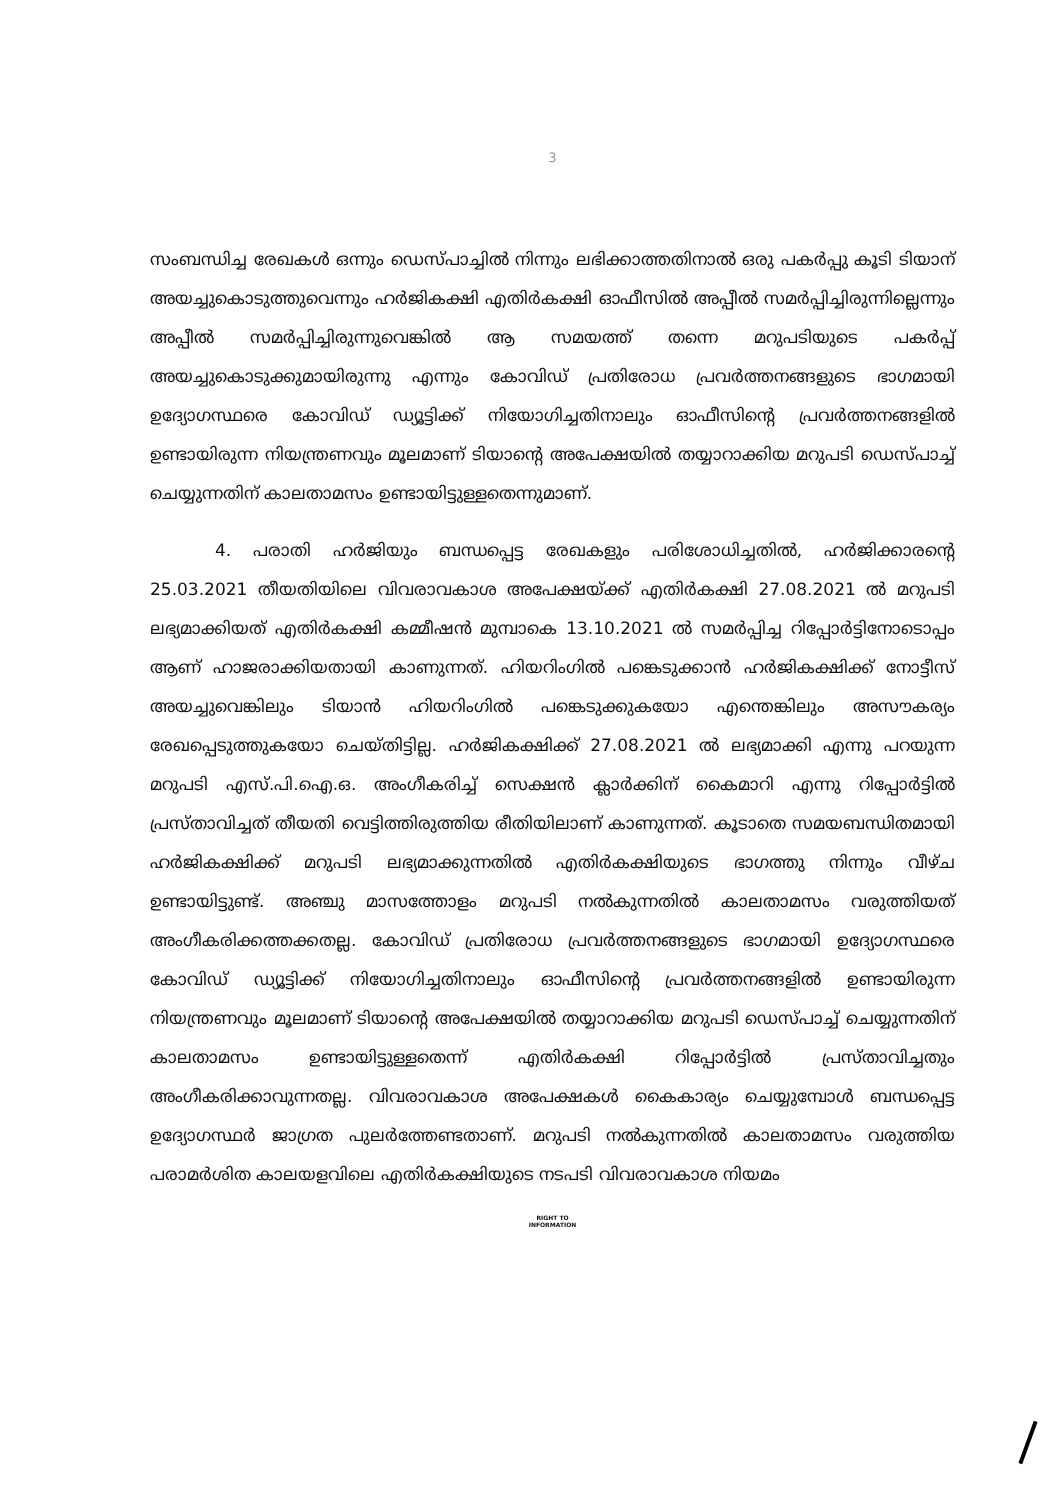3
സംബന്ധിച്ച രേഖകൾ ഒന്നും ഡെസ്പാച്ചിൽ നിന്നും ലഭിക്കാത്തതിനാൽ ഒരു പകർപ്പു കൂടി ടിയാന് അയച്ചുകൊടുത്തുവെന്നും ഹർജികക്ഷി എതിർകക്ഷി ഓഫീസിൽ അപ്പീൽ സമർപ്പിച്ചിരുന്നില്ലെന്നും അപ്പീൽ സമർപ്പിച്ചിരുന്നുവെങ്കിൽ ആ സമയത്ത് തന്നെ മറുപടിയുടെ പകർപ്പ് അയച്ചുകൊടുക്കുമായിരുന്നു എന്നും കോവിഡ് പ്രതിരോധ പ്രവർത്തനങ്ങളുടെ ഭാഗമായി ഉദ്യോഗസ്ഥരെ കോവിഡ് ഡ്യൂട്ടിക്ക് നിയോഗിച്ചതിനാലും ഓഫീസിന്റെ പ്രവർത്തനങ്ങളിൽ ഉണ്ടായിരുന്ന നിയന്ത്രണവും മൂലമാണ് ടിയാന്റെ അപേക്ഷയിൽ തയ്യാറാക്കിയ മറുപടി ഡെസ്പാച്ച് ചെയ്യുന്നതിന് കാലതാമസം ഉണ്ടായിട്ടുള്ളതെന്നുമാണ്.
4. പരാതി ഹർജിയും ബന്ധപ്പെട്ട രേഖകളും പരിശോധിച്ചതിൽ, ഹർജിക്കാരന്റെ 25.03.2021 തീയതിയിലെ വിവരാവകാശ അപേക്ഷയ്ക്ക് എതിർകക്ഷി 27.08.2021 ൽ മറുപടി ലഭ്യമാക്കിയത് എതിർകക്ഷി കമ്മീഷൻ മുമ്പാകെ 13.10.2021 ൽ സമർപ്പിച്ച റിപ്പോർട്ടിനോടൊപ്പം ആണ് ഹാജരാക്കിയതായി കാണുന്നത്. ഹിയറിംഗിൽ പങ്കെടുക്കാൻ ഹർജികക്ഷിക്ക് നോട്ടീസ് അയച്ചുവെങ്കിലും ടിയാൻ ഹിയറിംഗിൽ പങ്കെടുക്കുകയോ എന്തെങ്കിലും അസൗകര്യം രേഖപ്പെടുത്തുകയോ ചെയ്തിട്ടില്ല. ഹർജികക്ഷിക്ക് 27.08.2021 ൽ ലഭ്യമാക്കി എന്നു പറയുന്ന മറുപടി എസ്.പി.ഐ.ഒ. അംഗീകരിച്ച് സെക്ഷൻ ക്ലാർക്കിന് കൈമാറി എന്നു റിപ്പോർട്ടിൽ പ്രസ്താവിച്ചത് തീയതി വെട്ടിത്തിരുത്തിയ രീതിയിലാണ് കാണുന്നത്. കൂടാതെ സമയബന്ധിതമായി ഹർജികക്ഷിക്ക് മറുപടി ലഭ്യമാക്കുന്നതിൽ എതിർകക്ഷിയുടെ ഭാഗത്തു നിന്നും വീഴ്ച ഉണ്ടായിട്ടുണ്ട്. അഞ്ചു മാസത്തോളം മറുപടി നൽകുന്നതിൽ കാലതാമസം വരുത്തിയത് അംഗീകരിക്കത്തക്കതല്ല. കോവിഡ് പ്രതിരോധ പ്രവർത്തനങ്ങളുടെ ഭാഗമായി ഉദ്യോഗസ്ഥരെ കോവിഡ് ഡ്യൂട്ടിക്ക് നിയോഗിച്ചതിനാലും ഓഫീസിന്റെ പ്രവർത്തനങ്ങളിൽ ഉണ്ടായിരുന്ന നിയന്ത്രണവും മൂലമാണ് ടിയാന്റെ അപേക്ഷയിൽ തയ്യാറാക്കിയ മറുപടി ഡെസ്പാച്ച് ചെയ്യുന്നതിന് കാലതാമസം ഉണ്ടായിട്ടുള്ളതെന്ന് എതിർകക്ഷി റിപ്പോർട്ടിൽ പ്രസ്താവിച്ചതും അംഗീകരിക്കാവുന്നതല്ല. വിവരാവകാശ അപേക്ഷകൾ കൈകാര്യം ചെയ്യുമ്പോൾ ബന്ധപ്പെട്ട ഉദ്യോഗസ്ഥർ ജാഗ്രത പുലർത്തേണ്ടതാണ്. മറുപടി നൽകുന്നതിൽ കാലതാമസം വരുത്തിയ പരാമർശിത കാലയളവിലെ എതിർകക്ഷിയുടെ നടപടി വിവരാവകാശ നിയമം
RIGHT TO
INFORMATION